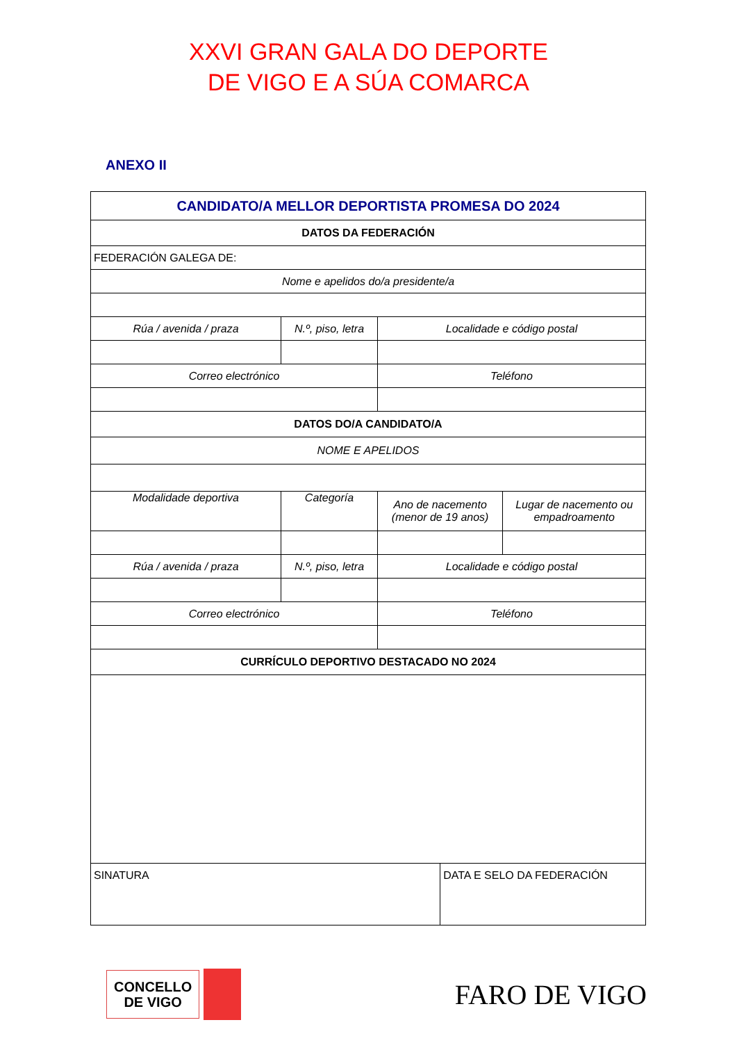XXVI GRAN GALA DO DEPORTE
DE VIGO E A SÚA COMARCA
ANEXO II
| CANDIDATO/A MELLOR DEPORTISTA PROMESA DO 2024 | | | | |
| DATOS DA FEDERACIÓN | | | | |
| FEDERACIÓN GALEGA DE: | | | | |
| Nome e apelidos do/a presidente/a | | | | |
| Rúa / avenida / praza | N.º, piso, letra | Localidade e código postal | | |
| Correo electrónico | | Teléfono | | |
| DATOS DO/A CANDIDATO/A | | | | |
| NOME E APELIDOS | | | | |
| Modalidade deportiva | Categoría | Ano de nacemento (menor de 19 anos) | | Lugar de nacemento ou empadroamento |
| Rúa / avenida / praza | N.º, piso, letra | Localidade e código postal | | |
| Correo electrónico | | Teléfono | | |
| CURRÍCULO DEPORTIVO DESTACADO NO 2024 | | | | |
| SINATURA | | | DATA E SELO DA FEDERACIÓN | |
CONCELLO
DE VIGO
FARO DE VIGO